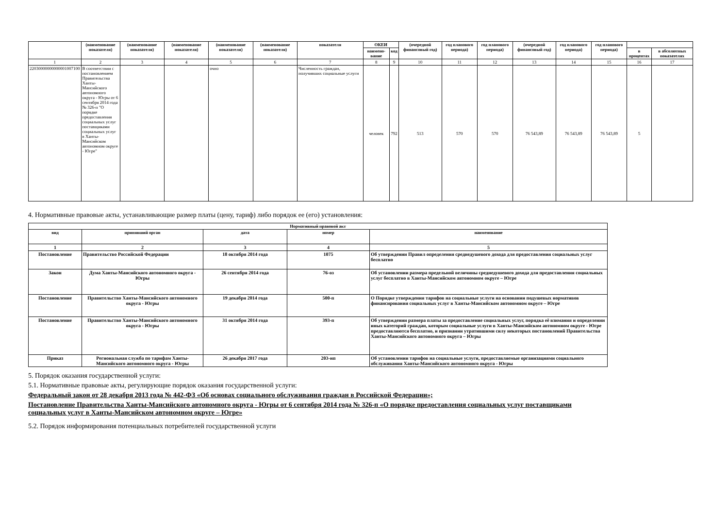| | (наименование показателя) | (наименование показателя) | (наименование показателя) | (наименование показателя) | (наименование показателя) | показателя | ОКЕИ | | (очередной финансовый год) | год планового периода) | год планового периода) | (очередной финансовый год) | год планового периода) | год планового периода) | | |
| --- | --- | --- | --- | --- | --- | --- | --- | --- | --- | --- | --- | --- | --- | --- | --- | --- |
| | | | | | | | наимено-вание | код | | | | | | | в процентах | в абсолютных показателях |
| 1 | 2 | 3 | 4 | 5 | 6 | 7 | 8 | 9 | 10 | 11 | 12 | 13 | 14 | 15 | 16 | 17 |
| 22030000000000001007100 | В соответствии с постановлением Правительства Ханты-Мансийского автономного округа - Югры от 6 сентября 2014 года № 326-п "О порядке предоставления социальных услуг поставщиками социальных услуг в Ханты-Мансийском автономном округе - Югре" | | | очно | | Численность граждан, получивших социальные услуги | человек | 792 | 513 | 570 | 570 | 76 543,89 | 76 543,89 | 76 543,89 | 5 | |
4. Нормативные правовые акты, устанавливающие размер платы (цену, тариф) либо порядок ее (его) установления:
| Нормативный правовой акт | | | | |
| --- | --- | --- | --- | --- |
| вид | принявший орган | дата | номер | наименование |
| 1 | 2 | 3 | 4 | 5 |
| Постановление | Правительство Российской Федерации | 18 октября 2014 года | 1075 | Об утверждении Правил определения среднедушевого дохода для предоставления социальных услуг бесплатно |
| Закон | Дума Ханты-Мансийского автономного округа - Югры | 26 сентября 2014 года | 76-оз | Об установлении размера предельной величины среднедушевого дохода для предоставления социальных услуг бесплатно в Ханты-Мансийском автономном округе – Югре |
| Постановление | Правительство Ханты-Мансийского автономного округа - Югры | 19 декабря 2014 года | 500-п | О Порядке утверждения тарифов на социальные услуги на основании подушевых нормативов финансирования социальных услуг в Ханты-Мансийском автономном округе – Югре |
| Постановление | Правительство Ханты-Мансийского автономного округа - Югры | 31 октября 2014 года | 393-п | Об утверждении размера платы за предоставление социальных услуг, порядка её взимания и определении иных категорий граждан, которым социальные услуги в Ханты-Мансийском автономном округе - Югре предоставляются бесплатно, и признании утратившими силу некоторых постановлений Правительства Ханты-Мансийского автономного округа – Югры |
| Приказ | Региональная служба по тарифам Ханты-Мансийского автономного округа - Югры | 26 декабря 2017 года | 203-нп | Об установлении тарифов на социальные услуги, предоставляемые организациями социального обслуживания Ханты-Мансийского автономного округа - Югры |
5. Порядок оказания государственной услуги:
5.1. Нормативные правовые акты, регулирующие порядок оказания государственной услуги:
Федеральный закон от 28 декабря 2013 года № 442-ФЗ «Об основах социального обслуживания граждан в Российской Федерации»;
Постановление Правительства Ханты-Мансийского автономного округа - Югры от 6 сентября 2014 года № 326-п «О порядке предоставления социальных услуг поставщиками социальных услуг в Ханты-Мансийском автономном округе – Югре»
5.2. Порядок информирования потенциальных потребителей государственной услуги